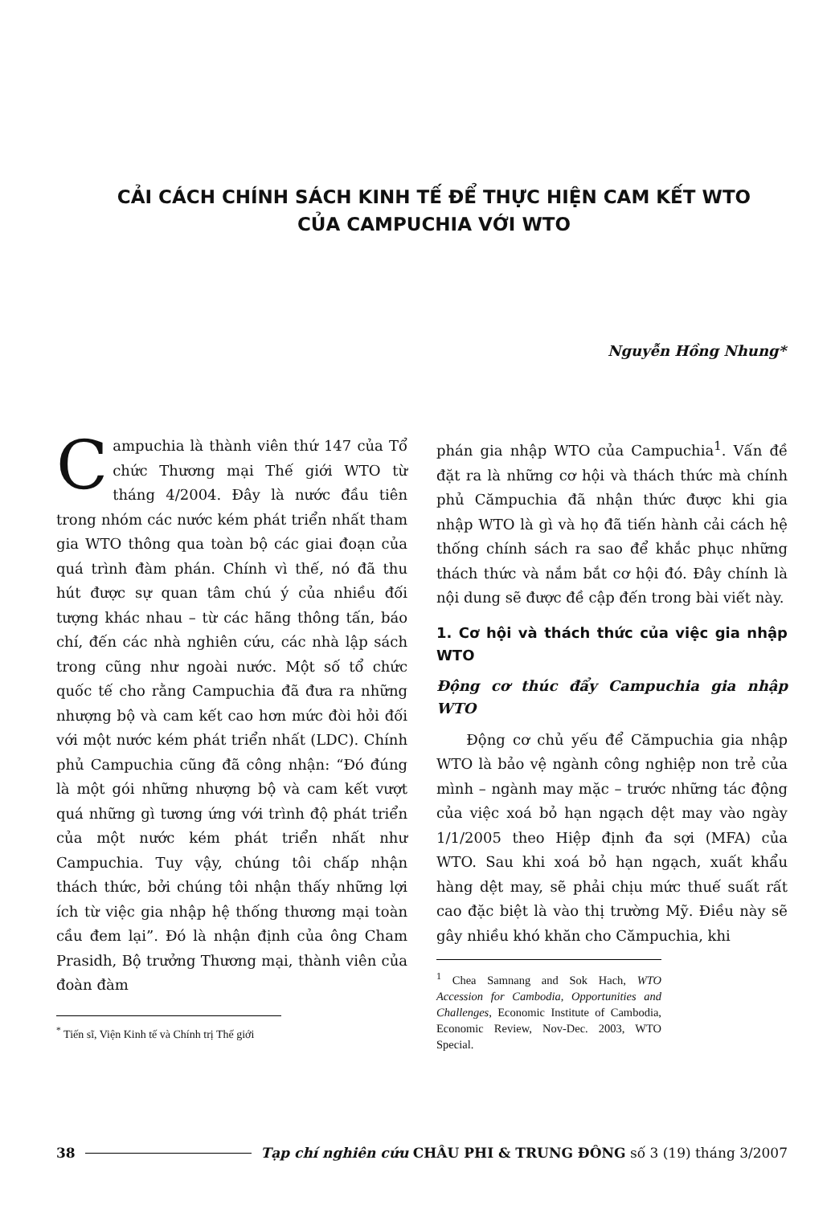CẢI CÁCH CHÍNH SÁCH KINH TẾ ĐỂ THỰC HIỆN CAM KẾT WTO
CỦA CAMPUCHIA VỚI WTO
Nguyễn Hồng Nhung*
Campuchia là thành viên thứ 147 của Tổ chức Thương mại Thế giới WTO từ tháng 4/2004. Đây là nước đầu tiên trong nhóm các nước kém phát triển nhất tham gia WTO thông qua toàn bộ các giai đoạn của quá trình đàm phán. Chính vì thế, nó đã thu hút được sự quan tâm chú ý của nhiều đối tượng khác nhau – từ các hãng thông tấn, báo chí, đến các nhà nghiên cứu, các nhà lập sách trong cũng như ngoài nước. Một số tổ chức quốc tế cho rằng Campuchia đã đưa ra những nhượng bộ và cam kết cao hơn mức đòi hỏi đối với một nước kém phát triển nhất (LDC). Chính phủ Campuchia cũng đã công nhận: “Đó đúng là một gói những nhượng bộ và cam kết vượt quá những gì tương ứng với trình độ phát triển của một nước kém phát triển nhất như Campuchia. Tuy vậy, chúng tôi chấp nhận thách thức, bởi chúng tôi nhận thấy những lợi ích từ việc gia nhập hệ thống thương mại toàn cầu đem lại”. Đó là nhận định của ông Cham Prasidh, Bộ trưởng Thương mại, thành viên của đoàn đàm
<sup>*</sup> Tiến sĩ, Viện Kinh tế và Chính trị Thế giới
phán gia nhập WTO của Campuchia<sup>1</sup>. Vấn đề đặt ra là những cơ hội và thách thức mà chính phủ Cămpuchia đã nhận thức được khi gia nhập WTO là gì và họ đã tiến hành cải cách hệ thống chính sách ra sao để khắc phục những thách thức và nắm bắt cơ hội đó. Đây chính là nội dung sẽ được đề cập đến trong bài viết này.
1. Cơ hội và thách thức của việc gia nhập WTO
Động cơ thúc đẩy Campuchia gia nhập WTO
Động cơ chủ yếu để Cămpuchia gia nhập WTO là bảo vệ ngành công nghiệp non trẻ của mình – ngành may mặc – trước những tác động của việc xoá bỏ hạn ngạch dệt may vào ngày 1/1/2005 theo Hiệp định đa sợi (MFA) của WTO. Sau khi xoá bỏ hạn ngạch, xuất khẩu hàng dệt may, sẽ phải chịu mức thuế suất rất cao đặc biệt là vào thị trường Mỹ. Điều này sẽ gây nhiều khó khăn cho Cămpuchia, khi
<sup>1</sup> Chea Samnang and Sok Hach, WTO Accession for Cambodia, Opportunities and Challenges, Economic Institute of Cambodia, Economic Review, Nov-Dec. 2003, WTO Special.
38 Tạp chí nghiên cứu CHÂU PHI & TRUNG ĐÔNG số 3 (19) tháng 3/2007